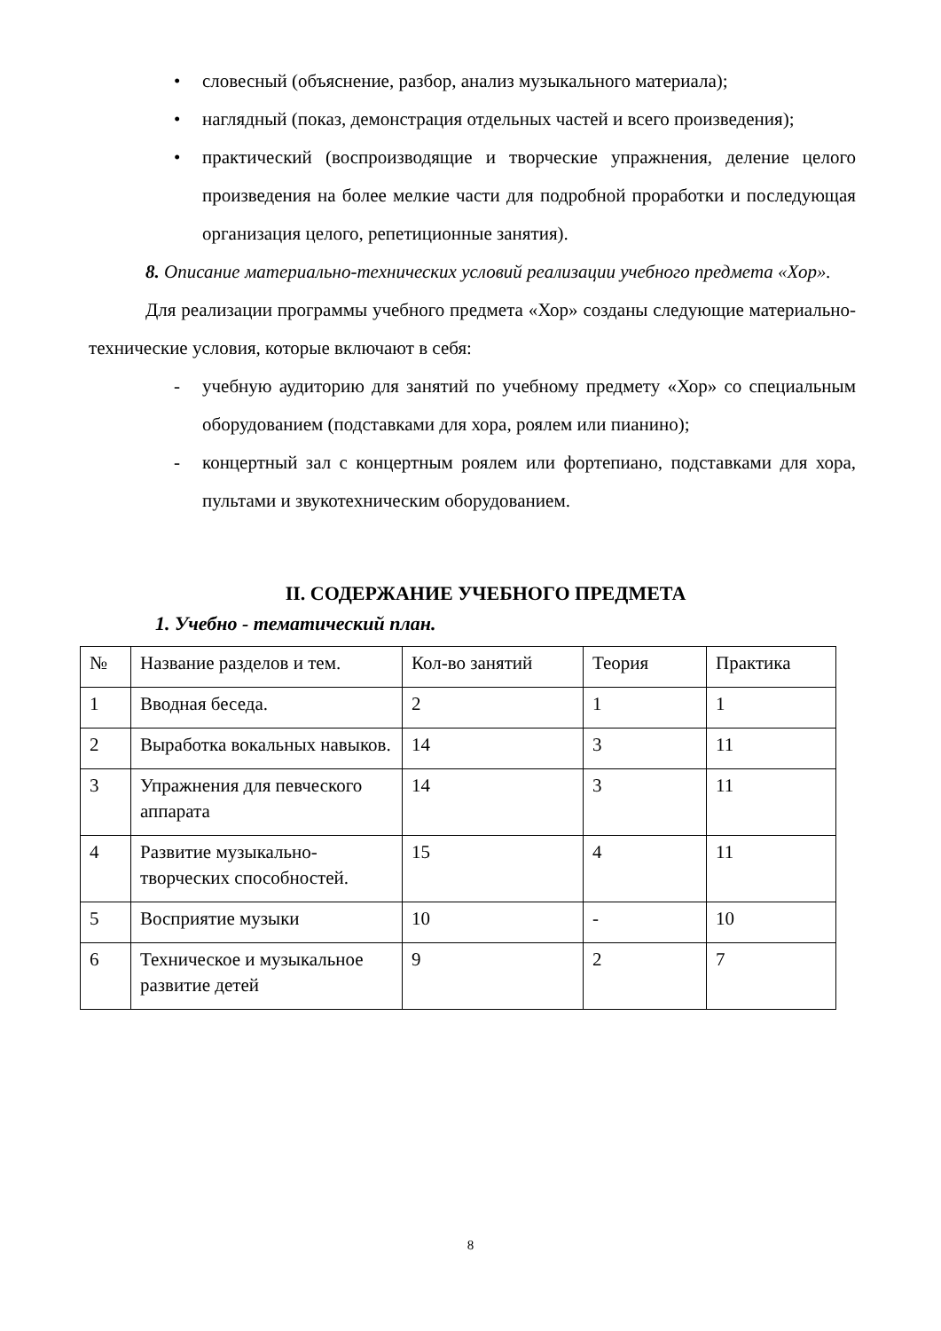• словесный (объяснение, разбор, анализ музыкального материала);
• наглядный (показ, демонстрация отдельных частей и всего произведения);
• практический (воспроизводящие и творческие упражнения, деление целого произведения на более мелкие части для подробной проработки и последующая организация целого, репетиционные занятия).
8. Описание материально-технических условий реализации учебного предмета «Хор».
Для реализации программы учебного предмета «Хор» созданы следующие материально-технические условия, которые включают в себя:
- учебную аудиторию для занятий по учебному предмету «Хор» со специальным оборудованием (подставками для хора, роялем или пианино);
- концертный зал с концертным роялем или фортепиано, подставками для хора, пультами и звукотехническим оборудованием.
II. СОДЕРЖАНИЕ УЧЕБНОГО ПРЕДМЕТА
1. Учебно - тематический план.
| № | Название разделов и тем. | Кол-во занятий | Теория | Практика |
| 1 | Вводная беседа. | 2 | 1 | 1 |
| 2 | Выработка вокальных навыков. | 14 | 3 | 11 |
| 3 | Упражнения для певческого аппарата | 14 | 3 | 11 |
| 4 | Развитие музыкально-творческих способностей. | 15 | 4 | 11 |
| 5 | Восприятие музыки | 10 | - | 10 |
| 6 | Техническое и музыкальное развитие детей | 9 | 2 | 7 |
8